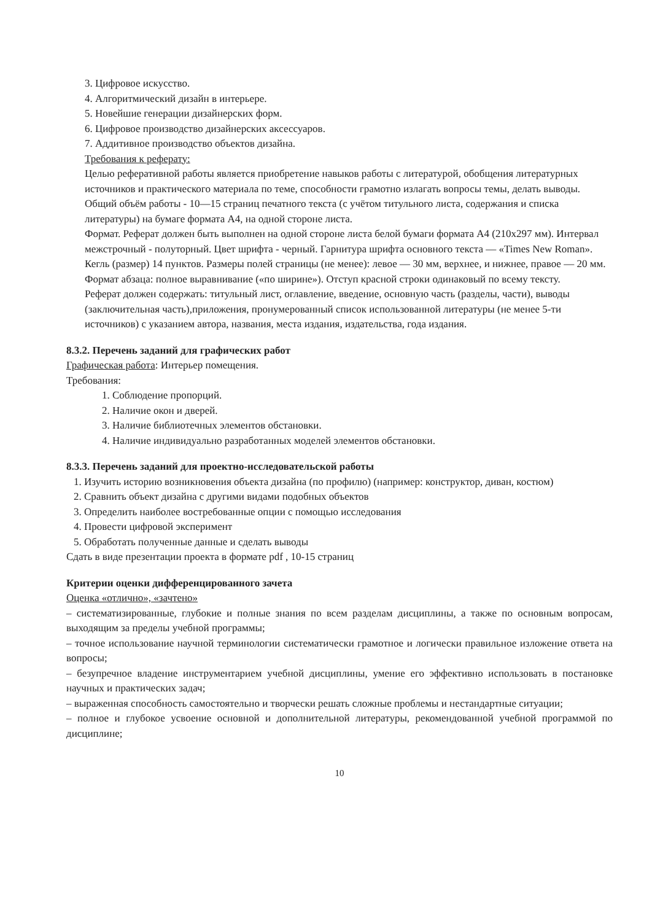3. Цифровое искусство.
4. Алгоритмический дизайн в интерьере.
5. Новейшие генерации дизайнерских форм.
6. Цифровое производство дизайнерских аксессуаров.
7. Аддитивное производство объектов дизайна.
Требования к реферату:
Целью реферативной работы является приобретение навыков работы с литературой, обобщения литературных источников и практического материала по теме, способности грамотно излагать вопросы темы, делать выводы.
Общий объём работы - 10—15 страниц печатного текста (с учётом титульного листа, содержания и списка литературы) на бумаге формата А4, на одной стороне листа.
Формат. Реферат должен быть выполнен на одной стороне листа белой бумаги формата А4 (210x297 мм). Интервал межстрочный - полуторный. Цвет шрифта - черный. Гарнитура шрифта основного текста — «Times New Roman». Кегль (размер) 14 пунктов. Размеры полей страницы (не менее): левое — 30 мм, верхнее, и нижнее, правое — 20 мм. Формат абзаца: полное выравнивание («по ширине»). Отступ красной строки одинаковый по всему тексту.
Реферат должен содержать: титульный лист, оглавление, введение, основную часть (разделы, части), выводы (заключительная часть),приложения, пронумерованный список использованной литературы (не менее 5-ти источников) с указанием автора, названия, места издания, издательства, года издания.
8.3.2. Перечень заданий для графических работ
Графическая работа: Интерьер помещения.
Требования:
1. Соблюдение пропорций.
2. Наличие окон и дверей.
3. Наличие библиотечных элементов обстановки.
4. Наличие индивидуально разработанных моделей элементов обстановки.
8.3.3. Перечень заданий для проектно-исследовательской работы
1. Изучить историю возникновения объекта дизайна (по профилю) (например: конструктор, диван, костюм)
2. Сравнить объект дизайна с другими видами подобных объектов
3. Определить наиболее востребованные опции с помощью исследования
4. Провести цифровой эксперимент
5. Обработать полученные данные и сделать выводы
Сдать в виде презентации проекта в формате pdf , 10-15 страниц
Критерии оценки дифференцированного зачета
Оценка «отлично», «зачтено»
– систематизированные, глубокие и полные знания по всем разделам дисциплины, а также по основным вопросам, выходящим за пределы учебной программы;
– точное использование научной терминологии систематически грамотное и логически правильное изложение ответа на вопросы;
– безупречное владение инструментарием учебной дисциплины, умение его эффективно использовать в постановке научных и практических задач;
– выраженная способность самостоятельно и творчески решать сложные проблемы и нестандартные ситуации;
– полное и глубокое усвоение основной и дополнительной литературы, рекомендованной учебной программой по дисциплине;
10